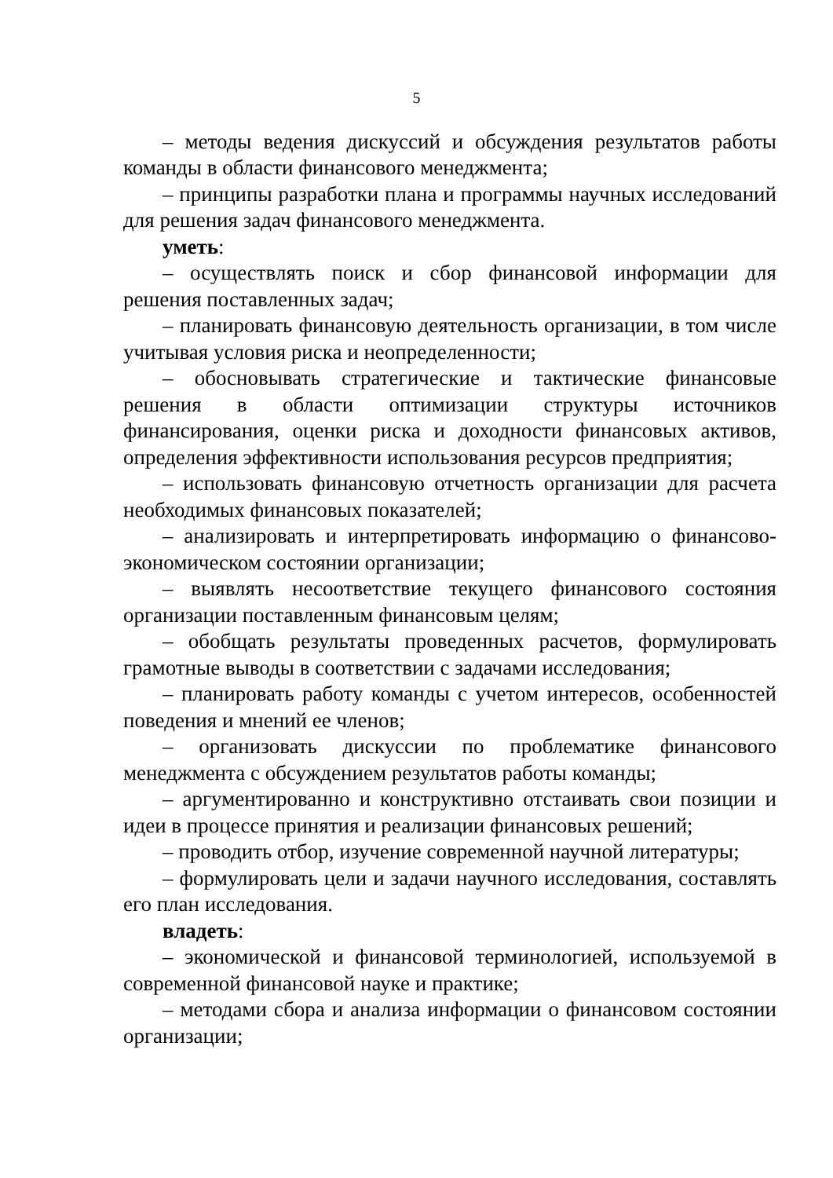5
– методы ведения дискуссий и обсуждения результатов работы команды в области финансового менеджмента;
– принципы разработки плана и программы научных исследований для решения задач финансового менеджмента.
уметь:
– осуществлять поиск и сбор финансовой информации для решения поставленных задач;
– планировать финансовую деятельность организации, в том числе учитывая условия риска и неопределенности;
– обосновывать стратегические и тактические финансовые решения в области оптимизации структуры источников финансирования, оценки риска и доходности финансовых активов, определения эффективности использования ресурсов предприятия;
– использовать финансовую отчетность организации для расчета необходимых финансовых показателей;
– анализировать и интерпретировать информацию о финансово-экономическом состоянии организации;
– выявлять несоответствие текущего финансового состояния организации поставленным финансовым целям;
– обобщать результаты проведенных расчетов, формулировать грамотные выводы в соответствии с задачами исследования;
– планировать работу команды с учетом интересов, особенностей поведения и мнений ее членов;
– организовать дискуссии по проблематике финансового менеджмента с обсуждением результатов работы команды;
– аргументированно и конструктивно отстаивать свои позиции и идеи в процессе принятия и реализации финансовых решений;
– проводить отбор, изучение современной научной литературы;
– формулировать цели и задачи научного исследования, составлять его план исследования.
владеть:
– экономической и финансовой терминологией, используемой в современной финансовой науке и практике;
– методами сбора и анализа информации о финансовом состоянии организации;